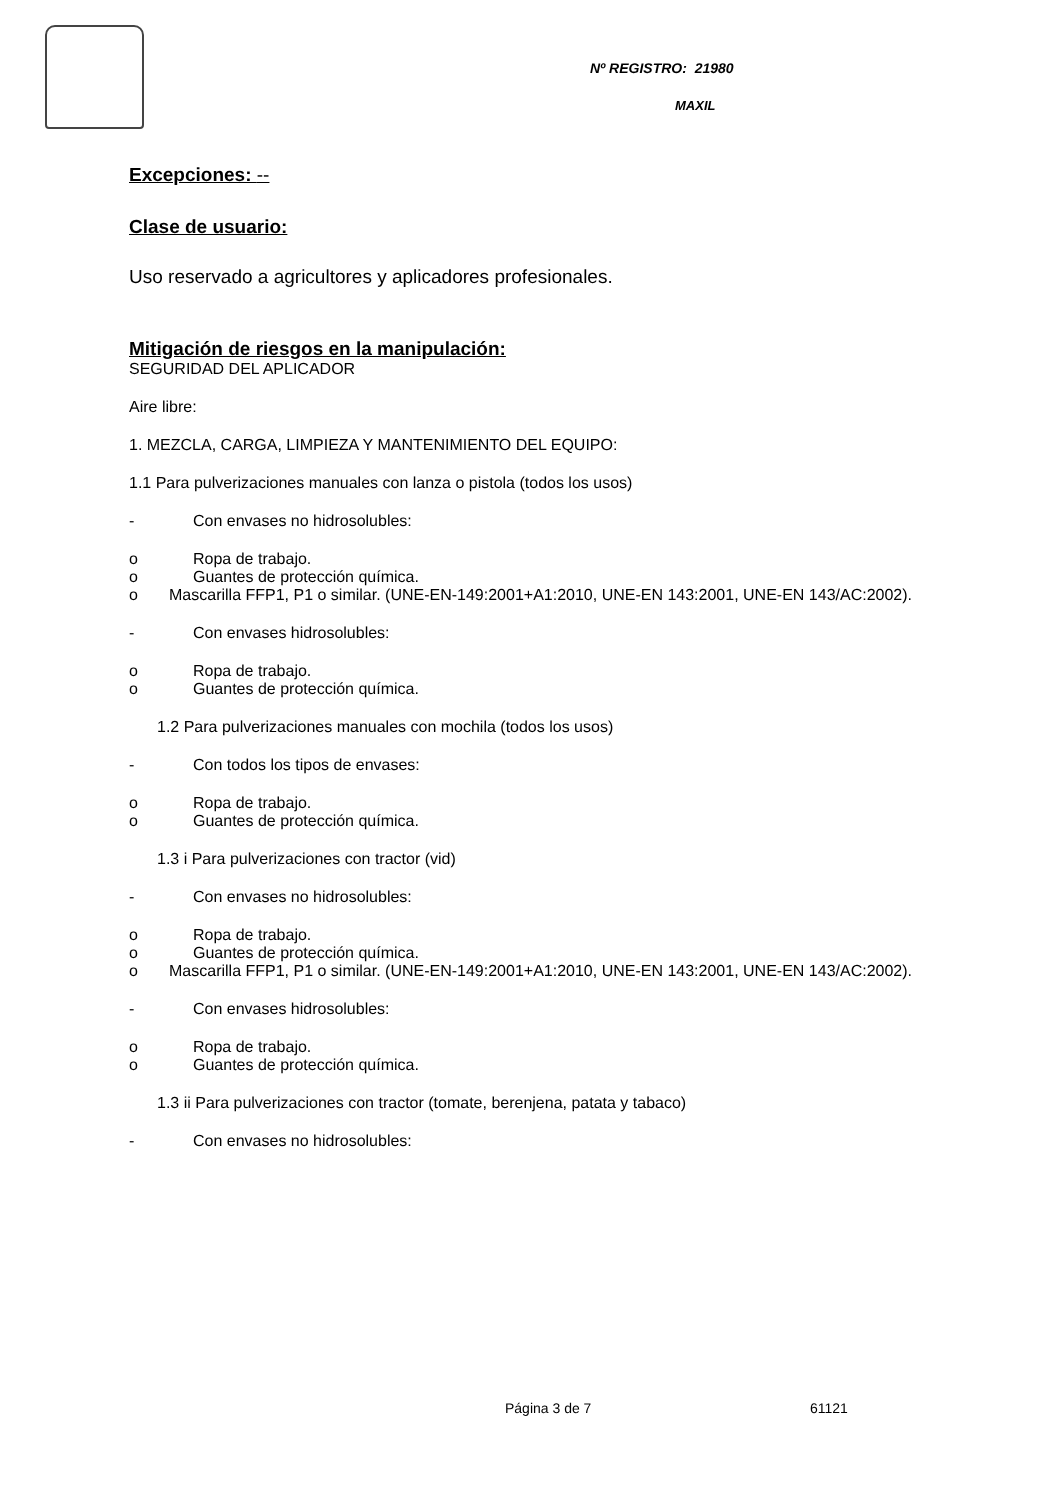Nº REGISTRO: 21980
MAXIL
Excepciones: --
Clase de usuario:
Uso reservado a agricultores y aplicadores profesionales.
Mitigación de riesgos en la manipulación:
SEGURIDAD DEL APLICADOR
Aire libre:
1. MEZCLA, CARGA, LIMPIEZA Y MANTENIMIENTO DEL EQUIPO:
1.1 Para pulverizaciones manuales con lanza o pistola (todos los usos)
- Con envases no hidrosolubles:
o Ropa de trabajo.
o Guantes de protección química.
o Mascarilla FFP1, P1 o similar. (UNE-EN-149:2001+A1:2010, UNE-EN 143:2001, UNE-EN 143/AC:2002).
- Con envases hidrosolubles:
o Ropa de trabajo.
o Guantes de protección química.
1.2 Para pulverizaciones manuales con mochila (todos los usos)
- Con todos los tipos de envases:
o Ropa de trabajo.
o Guantes de protección química.
1.3 i Para pulverizaciones con tractor (vid)
- Con envases no hidrosolubles:
o Ropa de trabajo.
o Guantes de protección química.
o Mascarilla FFP1, P1 o similar. (UNE-EN-149:2001+A1:2010, UNE-EN 143:2001, UNE-EN 143/AC:2002).
- Con envases hidrosolubles:
o Ropa de trabajo.
o Guantes de protección química.
1.3 ii Para pulverizaciones con tractor (tomate, berenjena, patata y tabaco)
- Con envases no hidrosolubles:
Página 3 de 7 61121